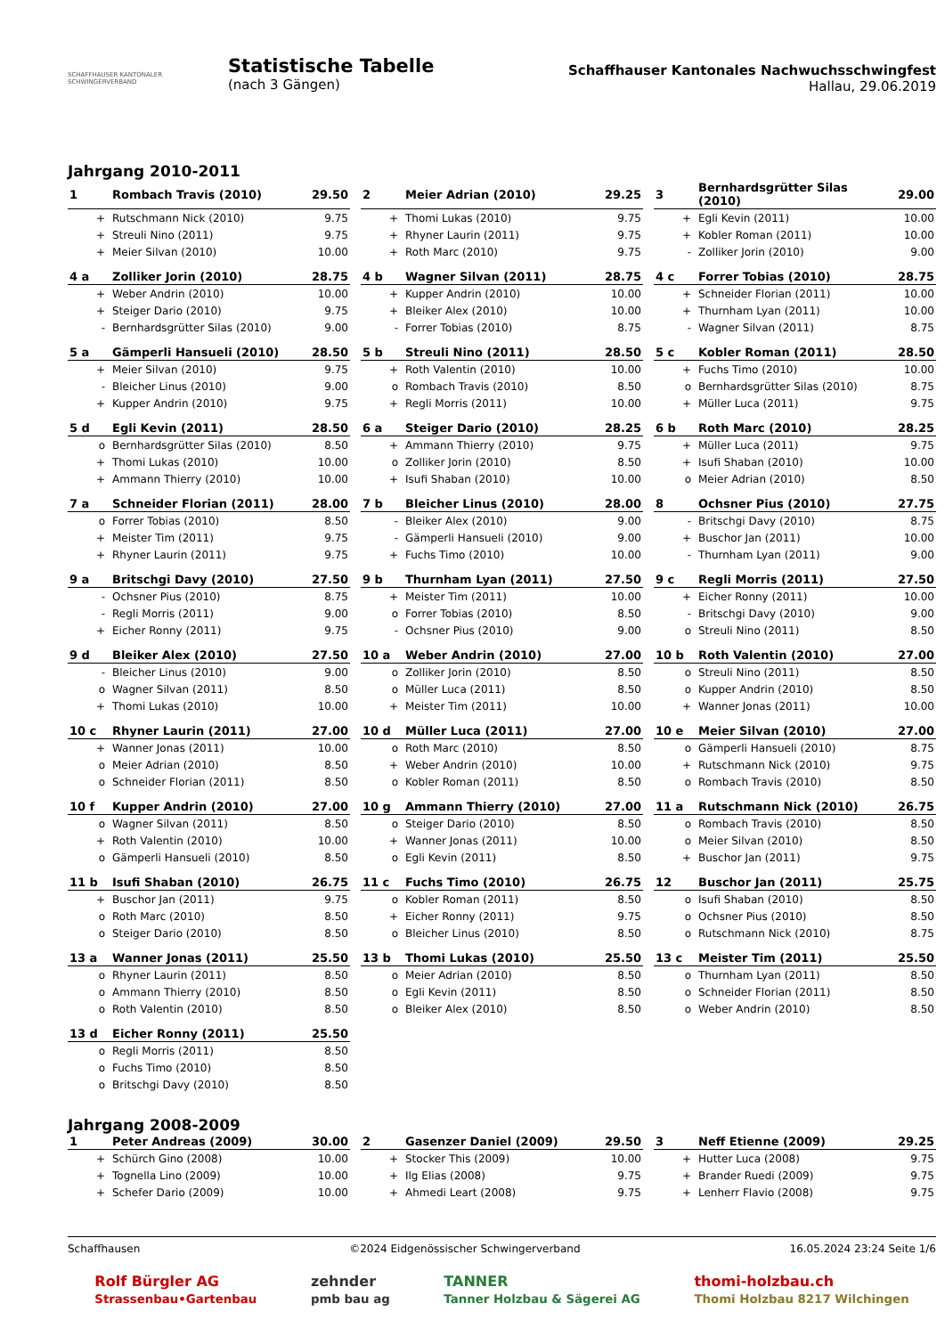SCHAFFHAUSER KANTONALER SCHWINGERVERBAND
Statistische Tabelle
(nach 3 Gängen)
Schaffhauser Kantonales Nachwuchsschwingfest
Hallau, 29.06.2019
Jahrgang 2010-2011
| 1 | Rombach Travis (2010) | 29.50 |
| --- | --- | --- |
| + | Rutschmann Nick (2010) | 9.75 |
| + | Streuli Nino (2011) | 9.75 |
| + | Meier Silvan (2010) | 10.00 |
| 2 | Meier Adrian (2010) | 29.25 |
| --- | --- | --- |
| + | Thomi Lukas (2010) | 9.75 |
| + | Rhyner Laurin (2011) | 9.75 |
| + | Roth Marc (2010) | 9.75 |
| 3 | Bernhardsgrütter Silas (2010) | 29.00 |
| --- | --- | --- |
| + | Egli Kevin (2011) | 10.00 |
| + | Kobler Roman (2011) | 10.00 |
| - | Zolliker Jorin (2010) | 9.00 |
| 4 a | Zolliker Jorin (2010) | 28.75 |
| --- | --- | --- |
| + | Weber Andrin (2010) | 10.00 |
| + | Steiger Dario (2010) | 9.75 |
| - | Bernhardsgrütter Silas (2010) | 9.00 |
| 4 b | Wagner Silvan (2011) | 28.75 |
| --- | --- | --- |
| + | Kupper Andrin (2010) | 10.00 |
| + | Bleiker Alex (2010) | 10.00 |
| - | Forrer Tobias (2010) | 8.75 |
| 4 c | Forrer Tobias (2010) | 28.75 |
| --- | --- | --- |
| + | Schneider Florian (2011) | 10.00 |
| + | Thurnham Lyan (2011) | 10.00 |
| - | Wagner Silvan (2011) | 8.75 |
| 5 a | Gämperli Hansueli (2010) | 28.50 |
| --- | --- | --- |
| + | Meier Silvan (2010) | 9.75 |
| - | Bleicher Linus (2010) | 9.00 |
| + | Kupper Andrin (2010) | 9.75 |
| 5 b | Streuli Nino (2011) | 28.50 |
| --- | --- | --- |
| + | Roth Valentin (2010) | 10.00 |
| o | Rombach Travis (2010) | 8.50 |
| + | Regli Morris (2011) | 10.00 |
| 5 c | Kobler Roman (2011) | 28.50 |
| --- | --- | --- |
| + | Fuchs Timo (2010) | 10.00 |
| o | Bernhardsgrütter Silas (2010) | 8.75 |
| + | Müller Luca (2011) | 9.75 |
| 5 d | Egli Kevin (2011) | 28.50 |
| --- | --- | --- |
| o | Bernhardsgrütter Silas (2010) | 8.50 |
| + | Thomi Lukas (2010) | 10.00 |
| + | Ammann Thierry (2010) | 10.00 |
| 6 a | Steiger Dario (2010) | 28.25 |
| --- | --- | --- |
| + | Ammann Thierry (2010) | 9.75 |
| o | Zolliker Jorin (2010) | 8.50 |
| + | Isufi Shaban (2010) | 10.00 |
| 6 b | Roth Marc (2010) | 28.25 |
| --- | --- | --- |
| + | Müller Luca (2011) | 9.75 |
| + | Isufi Shaban (2010) | 10.00 |
| o | Meier Adrian (2010) | 8.50 |
| 7 a | Schneider Florian (2011) | 28.00 |
| --- | --- | --- |
| o | Forrer Tobias (2010) | 8.50 |
| + | Meister Tim (2011) | 9.75 |
| + | Rhyner Laurin (2011) | 9.75 |
| 7 b | Bleicher Linus (2010) | 28.00 |
| --- | --- | --- |
| - | Bleiker Alex (2010) | 9.00 |
| - | Gämperli Hansueli (2010) | 9.00 |
| + | Fuchs Timo (2010) | 10.00 |
| 8 | Ochsner Pius (2010) | 27.75 |
| --- | --- | --- |
| - | Britschgi Davy (2010) | 8.75 |
| + | Buschor Jan (2011) | 10.00 |
| - | Thurnham Lyan (2011) | 9.00 |
| 9 a | Britschgi Davy (2010) | 27.50 |
| --- | --- | --- |
| - | Ochsner Pius (2010) | 8.75 |
| - | Regli Morris (2011) | 9.00 |
| + | Eicher Ronny (2011) | 9.75 |
| 9 b | Thurnham Lyan (2011) | 27.50 |
| --- | --- | --- |
| + | Meister Tim (2011) | 10.00 |
| o | Forrer Tobias (2010) | 8.50 |
| - | Ochsner Pius (2010) | 9.00 |
| 9 c | Regli Morris (2011) | 27.50 |
| --- | --- | --- |
| + | Eicher Ronny (2011) | 10.00 |
| - | Britschgi Davy (2010) | 9.00 |
| o | Streuli Nino (2011) | 8.50 |
| 9 d | Bleiker Alex (2010) | 27.50 |
| --- | --- | --- |
| - | Bleicher Linus (2010) | 9.00 |
| o | Wagner Silvan (2011) | 8.50 |
| + | Thomi Lukas (2010) | 10.00 |
| 10 a | Weber Andrin (2010) | 27.00 |
| --- | --- | --- |
| o | Zolliker Jorin (2010) | 8.50 |
| o | Müller Luca (2011) | 8.50 |
| + | Meister Tim (2011) | 10.00 |
| 10 b | Roth Valentin (2010) | 27.00 |
| --- | --- | --- |
| o | Streuli Nino (2011) | 8.50 |
| o | Kupper Andrin (2010) | 8.50 |
| + | Wanner Jonas (2011) | 10.00 |
| 10 c | Rhyner Laurin (2011) | 27.00 |
| --- | --- | --- |
| + | Wanner Jonas (2011) | 10.00 |
| o | Meier Adrian (2010) | 8.50 |
| o | Schneider Florian (2011) | 8.50 |
| 10 d | Müller Luca (2011) | 27.00 |
| --- | --- | --- |
| o | Roth Marc (2010) | 8.50 |
| + | Weber Andrin (2010) | 10.00 |
| o | Kobler Roman (2011) | 8.50 |
| 10 e | Meier Silvan (2010) | 27.00 |
| --- | --- | --- |
| o | Gämperli Hansueli (2010) | 8.75 |
| + | Rutschmann Nick (2010) | 9.75 |
| o | Rombach Travis (2010) | 8.50 |
| 10 f | Kupper Andrin (2010) | 27.00 |
| --- | --- | --- |
| o | Wagner Silvan (2011) | 8.50 |
| + | Roth Valentin (2010) | 10.00 |
| o | Gämperli Hansueli (2010) | 8.50 |
| 10 g | Ammann Thierry (2010) | 27.00 |
| --- | --- | --- |
| o | Steiger Dario (2010) | 8.50 |
| + | Wanner Jonas (2011) | 10.00 |
| o | Egli Kevin (2011) | 8.50 |
| 11 a | Rutschmann Nick (2010) | 26.75 |
| --- | --- | --- |
| o | Rombach Travis (2010) | 8.50 |
| o | Meier Silvan (2010) | 8.50 |
| + | Buschor Jan (2011) | 9.75 |
| 11 b | Isufi Shaban (2010) | 26.75 |
| --- | --- | --- |
| + | Buschor Jan (2011) | 9.75 |
| o | Roth Marc (2010) | 8.50 |
| o | Steiger Dario (2010) | 8.50 |
| 11 c | Fuchs Timo (2010) | 26.75 |
| --- | --- | --- |
| o | Kobler Roman (2011) | 8.50 |
| + | Eicher Ronny (2011) | 9.75 |
| o | Bleicher Linus (2010) | 8.50 |
| 12 | Buschor Jan (2011) | 25.75 |
| --- | --- | --- |
| o | Isufi Shaban (2010) | 8.50 |
| o | Ochsner Pius (2010) | 8.50 |
| o | Rutschmann Nick (2010) | 8.75 |
| 13 a | Wanner Jonas (2011) | 25.50 |
| --- | --- | --- |
| o | Rhyner Laurin (2011) | 8.50 |
| o | Ammann Thierry (2010) | 8.50 |
| o | Roth Valentin (2010) | 8.50 |
| 13 b | Thomi Lukas (2010) | 25.50 |
| --- | --- | --- |
| o | Meier Adrian (2010) | 8.50 |
| o | Egli Kevin (2011) | 8.50 |
| o | Bleiker Alex (2010) | 8.50 |
| 13 c | Meister Tim (2011) | 25.50 |
| --- | --- | --- |
| o | Thurnham Lyan (2011) | 8.50 |
| o | Schneider Florian (2011) | 8.50 |
| o | Weber Andrin (2010) | 8.50 |
| 13 d | Eicher Ronny (2011) | 25.50 |
| --- | --- | --- |
| o | Regli Morris (2011) | 8.50 |
| o | Fuchs Timo (2010) | 8.50 |
| o | Britschgi Davy (2010) | 8.50 |
Jahrgang 2008-2009
| 1 | Peter Andreas (2009) | 30.00 |
| --- | --- | --- |
| + | Schürch Gino (2008) | 10.00 |
| + | Tognella Lino (2009) | 10.00 |
| + | Schefer Dario (2009) | 10.00 |
| 2 | Gasenzer Daniel (2009) | 29.50 |
| --- | --- | --- |
| + | Stocker This (2009) | 10.00 |
| + | Ilg Elias (2008) | 9.75 |
| + | Ahmedi Leart (2008) | 9.75 |
| 3 | Neff Etienne (2009) | 29.25 |
| --- | --- | --- |
| + | Hutter Luca (2008) | 9.75 |
| + | Brander Ruedi (2009) | 9.75 |
| + | Lenherr Flavio (2008) | 9.75 |
Schaffhausen ©2024 Eidgenössischer Schwingerverband 16.05.2024 23:24 Seite 1/6
Rolf Bürgler AG
Strassenbau•Gartenbau zehnder
pmb bau ag TANNER
Tanner Holzbau & Sägerei AG thomi-holzbau.ch
Thomi Holzbau 8217 Wilchingen